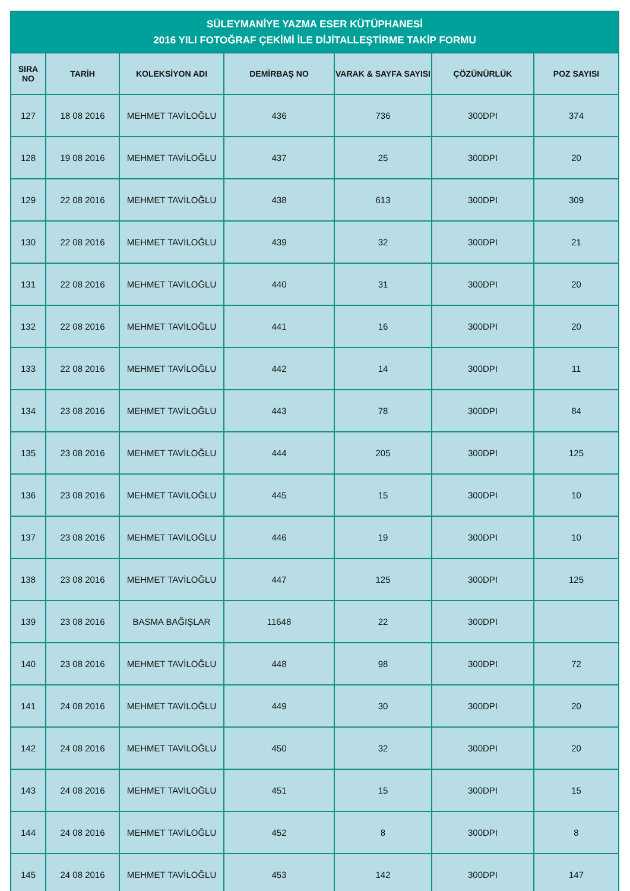| SÜLEYMANİYE YAZMA ESER KÜTÜPHANESİ 2016 YILI FOTOĞRAF ÇEKİMİ İLE DİJİTALLEŞTİRME TAKİP FORMU | | | | | | |
| --- | --- | --- | --- | --- | --- | --- |
| SIRA NO | TARİH | KOLEKSİYON ADI | DEMİRBAŞ NO | VARAK & SAYFA SAYISI | ÇÖZÜNÜRLÜK | POZ SAYISI |
| 127 | 18 08 2016 | MEHMET TAVİLOĞLU | 436 | 736 | 300DPI | 374 |
| 128 | 19 08 2016 | MEHMET TAVİLOĞLU | 437 | 25 | 300DPI | 20 |
| 129 | 22 08 2016 | MEHMET TAVİLOĞLU | 438 | 613 | 300DPI | 309 |
| 130 | 22 08 2016 | MEHMET TAVİLOĞLU | 439 | 32 | 300DPI | 21 |
| 131 | 22 08 2016 | MEHMET TAVİLOĞLU | 440 | 31 | 300DPI | 20 |
| 132 | 22 08 2016 | MEHMET TAVİLOĞLU | 441 | 16 | 300DPI | 20 |
| 133 | 22 08 2016 | MEHMET TAVİLOĞLU | 442 | 14 | 300DPI | 11 |
| 134 | 23 08 2016 | MEHMET TAVİLOĞLU | 443 | 78 | 300DPI | 84 |
| 135 | 23 08 2016 | MEHMET TAVİLOĞLU | 444 | 205 | 300DPI | 125 |
| 136 | 23 08 2016 | MEHMET TAVİLOĞLU | 445 | 15 | 300DPI | 10 |
| 137 | 23 08 2016 | MEHMET TAVİLOĞLU | 446 | 19 | 300DPI | 10 |
| 138 | 23 08 2016 | MEHMET TAVİLOĞLU | 447 | 125 | 300DPI | 125 |
| 139 | 23 08 2016 | BASMA BAĞIŞLAR | 11648 | 22 | 300DPI | |
| 140 | 23 08 2016 | MEHMET TAVİLOĞLU | 448 | 98 | 300DPI | 72 |
| 141 | 24 08 2016 | MEHMET TAVİLOĞLU | 449 | 30 | 300DPI | 20 |
| 142 | 24 08 2016 | MEHMET TAVİLOĞLU | 450 | 32 | 300DPI | 20 |
| 143 | 24 08 2016 | MEHMET TAVİLOĞLU | 451 | 15 | 300DPI | 15 |
| 144 | 24 08 2016 | MEHMET TAVİLOĞLU | 452 | 8 | 300DPI | 8 |
| 145 | 24 08 2016 | MEHMET TAVİLOĞLU | 453 | 142 | 300DPI | 147 |